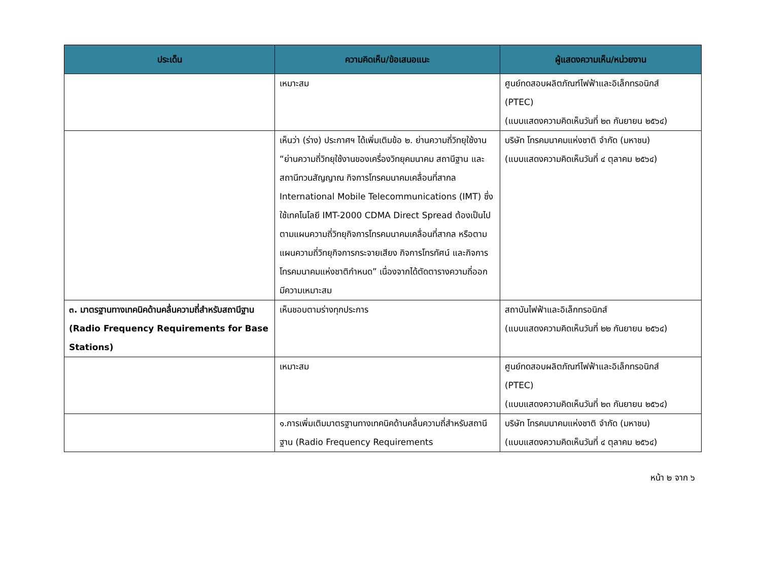| ประเด็น | ความคิดเห็น/ข้อเสนอแนะ | ผู้แสดงความเห็น/หน่วยงาน |
| --- | --- | --- |
| | เหมาะสม | ศูนย์ทดสอบผลิตภัณฑ์ไฟฟ้าและอิเล็กทรอนิกส์ (PTEC) (แบบแสดงความคิดเห็นวันที่ ๒๓ กันยายน ๒๕๖๔) |
| | เห็นว่า (ร่าง) ประกาศฯ ได้เพิ่มเติมข้อ ๒. ย่านความถี่วิทยุใช้งาน “ย่านความถี่วิทยุใช้งานของเครื่องวิทยุคมนาคม สถานีฐาน และสถานีทวนสัญญาณ กิจการโทรคมนาคมเคลื่อนที่สากล International Mobile Telecommunications (IMT) ซึ่งใช้เทคโนโลยี IMT-2000 CDMA Direct Spread ต้องเป็นไปตามแผนความถี่วิทยุกิจการโทรคมนาคมเคลื่อนที่สากล หรือตามแผนความถี่วิทยุกิจการกระจายเสียง กิจการโทรทัศน์ และกิจการโทรคมนาคมแห่งชาติกำหนด” เนื่องจากได้ตัดตารางความถี่ออก มีความเหมาะสม | บริษัท โทรคมนาคมแห่งชาติ จำกัด (มหาชน) (แบบแสดงความคิดเห็นวันที่ ๔ ตุลาคม ๒๕๖๔) |
| ๓. มาตรฐานทางเทคนิคด้านคลื่นความถี่สำหรับสถานีฐาน (Radio Frequency Requirements for Base Stations) | เห็นชอบตามร่างทุกประการ | สถาบันไฟฟ้าและอิเล็กทรอนิกส์ (แบบแสดงความคิดเห็นวันที่ ๒๒ กันยายน ๒๕๖๔) |
| | เหมาะสม | ศูนย์ทดสอบผลิตภัณฑ์ไฟฟ้าและอิเล็กทรอนิกส์ (PTEC) (แบบแสดงความคิดเห็นวันที่ ๒๓ กันยายน ๒๕๖๔) |
| | ๑.การเพิ่มเติมมาตรฐานทางเทคนิคด้านคลื่นความถี่สำหรับสถานีฐาน (Radio Frequency Requirements | บริษัท โทรคมนาคมแห่งชาติ จำกัด (มหาชน) (แบบแสดงความคิดเห็นวันที่ ๔ ตุลาคม ๒๕๖๔) |
หน้า ๒ จาก ๖